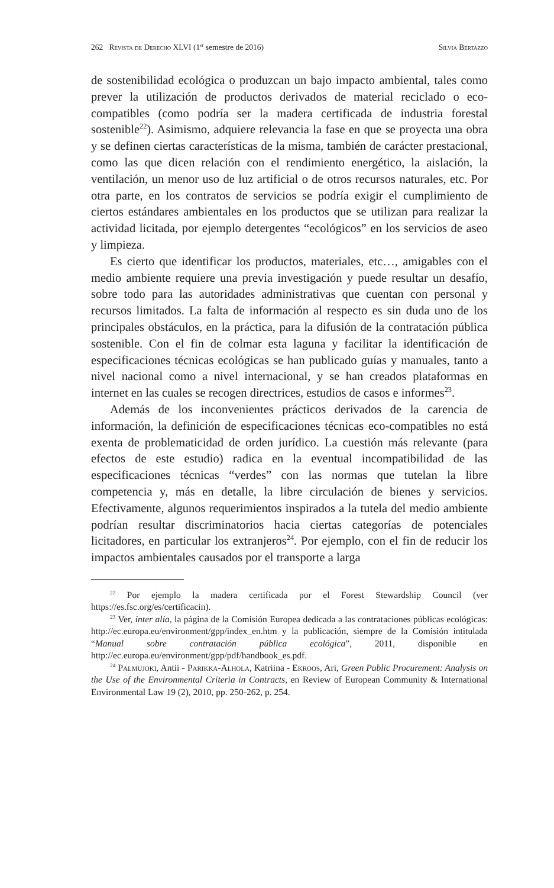262 Revista de Derecho XLVI (1<sup>er</sup> semestre de 2016) Silvia Bertazzo
de sostenibilidad ecológica o produzcan un bajo impacto ambiental, tales como prever la utilización de productos derivados de material reciclado o eco-compatibles (como podría ser la madera certificada de industria forestal sostenible<sup>22</sup>). Asimismo, adquiere relevancia la fase en que se proyecta una obra y se definen ciertas características de la misma, también de carácter prestacional, como las que dicen relación con el rendimiento energético, la aislación, la ventilación, un menor uso de luz artificial o de otros recursos naturales, etc. Por otra parte, en los contratos de servicios se podría exigir el cumplimiento de ciertos estándares ambientales en los productos que se utilizan para realizar la actividad licitada, por ejemplo detergentes “ecológicos” en los servicios de aseo y limpieza.
Es cierto que identificar los productos, materiales, etc…, amigables con el medio ambiente requiere una previa investigación y puede resultar un desafío, sobre todo para las autoridades administrativas que cuentan con personal y recursos limitados. La falta de información al respecto es sin duda uno de los principales obstáculos, en la práctica, para la difusión de la contratación pública sostenible. Con el fin de colmar esta laguna y facilitar la identificación de especificaciones técnicas ecológicas se han publicado guías y manuales, tanto a nivel nacional como a nivel internacional, y se han creados plataformas en internet en las cuales se recogen directrices, estudios de casos e informes<sup>23</sup>.
Además de los inconvenientes prácticos derivados de la carencia de información, la definición de especificaciones técnicas eco-compatibles no está exenta de problematicidad de orden jurídico. La cuestión más relevante (para efectos de este estudio) radica en la eventual incompatibilidad de las especificaciones técnicas “verdes” con las normas que tutelan la libre competencia y, más en detalle, la libre circulación de bienes y servicios. Efectivamente, algunos requerimientos inspirados a la tutela del medio ambiente podrían resultar discriminatorios hacia ciertas categorías de potenciales licitadores, en particular los extranjeros<sup>24</sup>. Por ejemplo, con el fin de reducir los impactos ambientales causados por el transporte a larga
<sup>22</sup> Por ejemplo la madera certificada por el Forest Stewardship Council (ver https://es.fsc.org/es/certificacin).
<sup>23</sup> Ver, inter alia, la página de la Comisión Europea dedicada a las contrataciones públicas ecológicas: http://ec.europa.eu/environment/gpp/index_en.htm y la publicación, siempre de la Comisión intitulada “Manual sobre contratación pública ecológica”, 2011, disponible en http://ec.europa.eu/environment/gpp/pdf/handbook_es.pdf.
<sup>24</sup> Palmujoki, Antii - Parikka-Alhola, Katriina - Ekroos, Ari, Green Public Procurement: Analysis on the Use of the Environmental Criteria in Contracts, en Review of European Community & International Environmental Law 19 (2), 2010, pp. 250-262, p. 254.